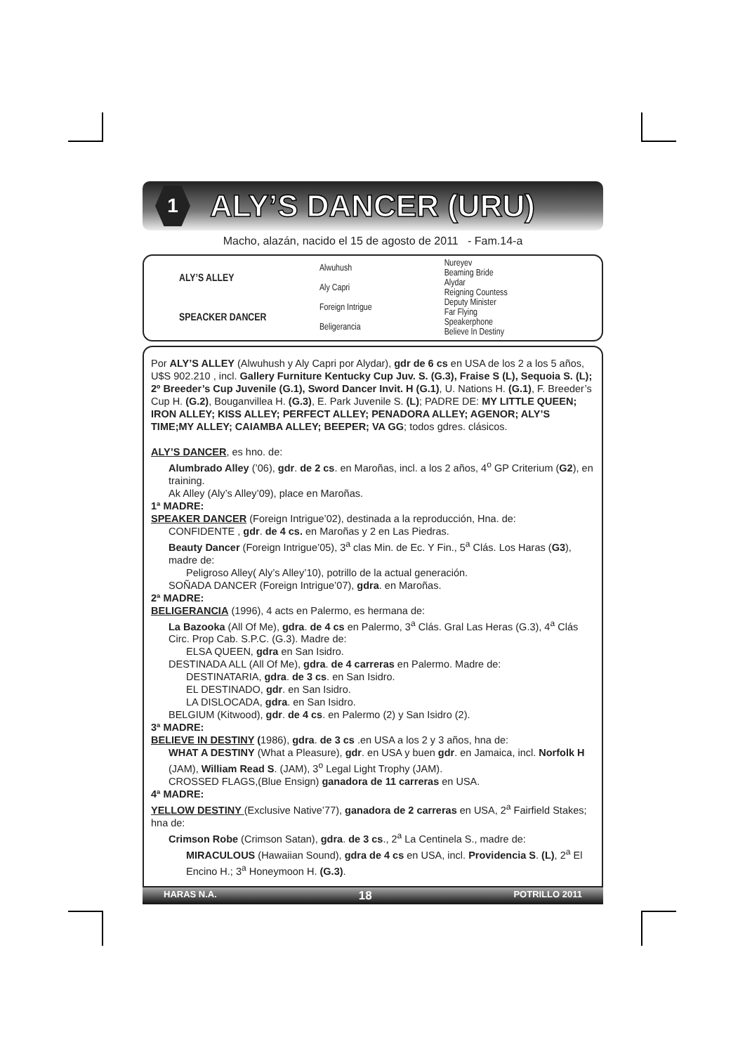1
ALY’S DANCER (URU)
Macho, alazán, nacido el 15 de agosto de 2011 - Fam.14-a
| ALY’S ALLEY | Alwuhush | Nureyev |
| | | Beaming Bride |
| | Aly Capri | Alydar |
| | | Reigning Countess |
| SPEACKER DANCER | Foreign Intrigue | Deputy Minister |
| | | Far Flying |
| | Beligerancia | Speakerphone |
| | | Believe In Destiny |
Por ALY’S ALLEY (Alwuhush y Aly Capri por Alydar), gdr de 6 cs en USA de los 2 a los 5 años, U$S 902.210 , incl. Gallery Furniture Kentucky Cup Juv. S. (G.3), Fraise S (L), Sequoia S. (L); 2º Breeder’s Cup Juvenile (G.1), Sword Dancer Invit. H (G.1), U. Nations H. (G.1), F. Breeder’s Cup H. (G.2), Bouganvillea H. (G.3), E. Park Juvenile S. (L); PADRE DE: MY LITTLE QUEEN; IRON ALLEY; KISS ALLEY; PERFECT ALLEY; PENADORA ALLEY; AGENOR; ALY’S TIME;MY ALLEY; CAIAMBA ALLEY; BEEPER; VA GG; todos gdres. clásicos.
ALY’S DANCER, es hno. de:
Alumbrado Alley (’06), gdr. de 2 cs. en Maroñas, incl. a los 2 años, 4<sup>o</sup> GP Criterium (G2), en training.
Ak Alley (Aly’s Alley’09), place en Maroñas.
1ª MADRE:
SPEAKER DANCER (Foreign Intrigue’02), destinada a la reproducción, Hna. de:
CONFIDENTE , gdr. de 4 cs. en Maroñas y 2 en Las Piedras.
Beauty Dancer (Foreign Intrigue’05), 3<sup>a</sup> clas Min. de Ec. Y Fin., 5<sup>a</sup> Clás. Los Haras (G3), madre de:
Peligroso Alley( Aly’s Alley’10), potrillo de la actual generación.
SOÑADA DANCER (Foreign Intrigue’07), gdra. en Maroñas.
2ª MADRE:
BELIGERANCIA (1996), 4 acts en Palermo, es hermana de:
La Bazooka (All Of Me), gdra. de 4 cs en Palermo, 3<sup>a</sup> Clás. Gral Las Heras (G.3), 4<sup>a</sup> Clás Circ. Prop Cab. S.P.C. (G.3). Madre de:
ELSA QUEEN, gdra en San Isidro.
DESTINADA ALL (All Of Me), gdra. de 4 carreras en Palermo. Madre de:
DESTINATARIA, gdra. de 3 cs. en San Isidro.
EL DESTINADO, gdr. en San Isidro.
LA DISLOCADA, gdra. en San Isidro.
BELGIUM (Kitwood), gdr. de 4 cs. en Palermo (2) y San Isidro (2).
3ª MADRE:
BELIEVE IN DESTINY (1986), gdra. de 3 cs .en USA a los 2 y 3 años, hna de:
WHAT A DESTINY (What a Pleasure), gdr. en USA y buen gdr. en Jamaica, incl. Norfolk H (JAM), William Read S. (JAM), 3<sup>o</sup> Legal Light Trophy (JAM).
CROSSED FLAGS,(Blue Ensign) ganadora de 11 carreras en USA.
4ª MADRE:
YELLOW DESTINY (Exclusive Native’77), ganadora de 2 carreras en USA, 2<sup>a</sup> Fairfield Stakes; hna de:
Crimson Robe (Crimson Satan), gdra. de 3 cs., 2<sup>a</sup> La Centinela S., madre de:
MIRACULOUS (Hawaiian Sound), gdra de 4 cs en USA, incl. Providencia S. (L), 2<sup>a</sup> El Encino H.; 3<sup>a</sup> Honeymoon H. (G.3).
HARAS N.A. 18 POTRILLO 2011